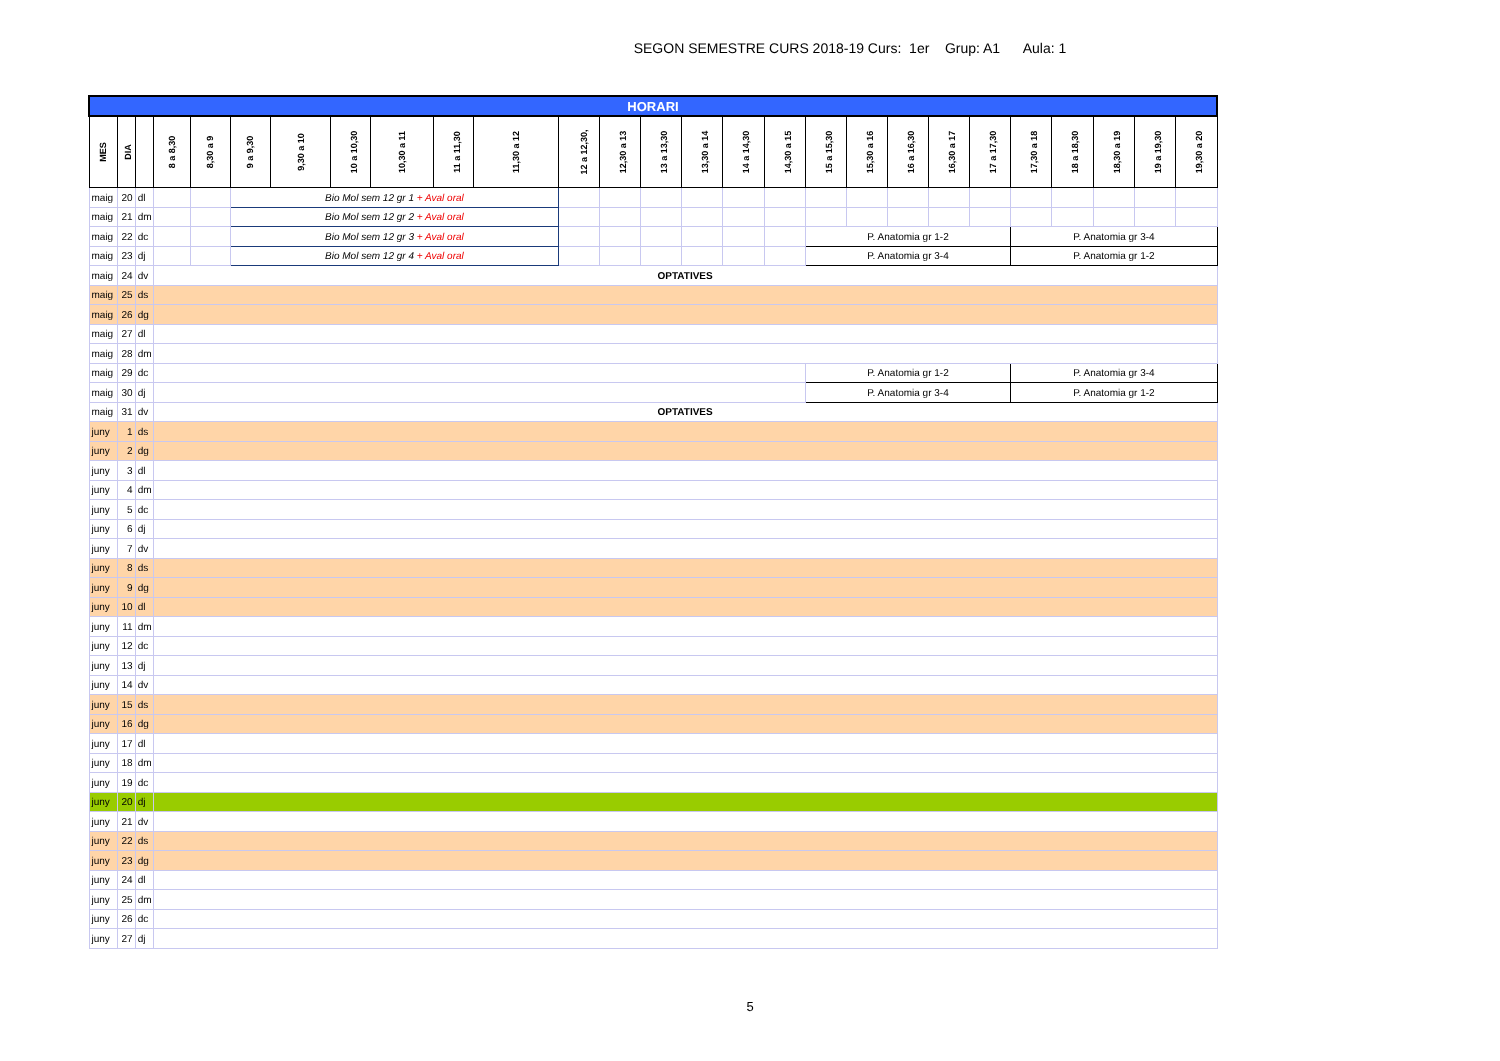SEGON SEMESTRE CURS 2018-19 Curs: 1er Grup: A1 Aula: 1
| HORARI | | | | | | | | | | | | | | | | | | | | | | | | | | |
| MES | DIA | | 8 a 8,30 | 8,30 a 9 | 9 a 9,30 | 9,30 a 10 | 10 a 10,30 | 10,30 a 11 | 11 a 11,30 | 11,30 a 12 | 12 a 12,30, | 12,30 a 13 | 13 a 13,30 | 13,30 a 14 | 14 a 14,30 | 14,30 a 15 | 15 a 15,30 | 15,30 a 16 | 16 a 16,30 | 16,30 a 17 | 17 a 17,30 | 17,30 a 18 | 18 a 18,30 | 18,30 a 19 | 19 a 19,30 | 19,30 a 20 |
| maig | 20 | dl | | | Bio Mol sem 12 gr 1 + Aval oral | | | | | | | | | | | | | | | | | | | | | |
| maig | 21 | dm | | | Bio Mol sem 12 gr 2 + Aval oral | | | | | | | | | | | | | | | | | | | | | |
| maig | 22 | dc | | | Bio Mol sem 12 gr 3 + Aval oral | | | | | | | | | | | | P. Anatomia gr 1-2 | | | | | P. Anatomia gr 3-4 | | | | |
| maig | 23 | dj | | | Bio Mol sem 12 gr 4 + Aval oral | | | | | | | | | | | | P. Anatomia gr 3-4 | | | | | P. Anatomia gr 1-2 | | | | |
| maig | 24 | dv | OPTATIVES | | | | | | | | | | | | | | | | | | | | | | | |
| maig | 25 | ds | | | | | | | | | | | | | | | | | | | | | | | | |
| maig | 26 | dg | | | | | | | | | | | | | | | | | | | | | | | | |
| maig | 27 | dl | | | | | | | | | | | | | | | | | | | | | | | | |
| maig | 28 | dm | | | | | | | | | | | | | | | | | | | | | | | | |
| maig | 29 | dc | | | | | | | | | | | | | | | P. Anatomia gr 1-2 | | | | | P. Anatomia gr 3-4 | | | | |
| maig | 30 | dj | | | | | | | | | | | | | | | P. Anatomia gr 3-4 | | | | | P. Anatomia gr 1-2 | | | | |
| maig | 31 | dv | OPTATIVES | | | | | | | | | | | | | | | | | | | | | | | |
| juny | 1 | ds | | | | | | | | | | | | | | | | | | | | | | | | |
| juny | 2 | dg | | | | | | | | | | | | | | | | | | | | | | | | |
| juny | 3 | dl | | | | | | | | | | | | | | | | | | | | | | | | |
| juny | 4 | dm | | | | | | | | | | | | | | | | | | | | | | | | |
| juny | 5 | dc | | | | | | | | | | | | | | | | | | | | | | | | |
| juny | 6 | dj | | | | | | | | | | | | | | | | | | | | | | | | |
| juny | 7 | dv | | | | | | | | | | | | | | | | | | | | | | | | |
| juny | 8 | ds | | | | | | | | | | | | | | | | | | | | | | | | |
| juny | 9 | dg | | | | | | | | | | | | | | | | | | | | | | | | |
| juny | 10 | dl | | | | | | | | | | | | | | | | | | | | | | | | |
| juny | 11 | dm | | | | | | | | | | | | | | | | | | | | | | | | |
| juny | 12 | dc | | | | | | | | | | | | | | | | | | | | | | | | |
| juny | 13 | dj | | | | | | | | | | | | | | | | | | | | | | | | |
| juny | 14 | dv | | | | | | | | | | | | | | | | | | | | | | | | |
| juny | 15 | ds | | | | | | | | | | | | | | | | | | | | | | | | |
| juny | 16 | dg | | | | | | | | | | | | | | | | | | | | | | | | |
| juny | 17 | dl | | | | | | | | | | | | | | | | | | | | | | | | |
| juny | 18 | dm | | | | | | | | | | | | | | | | | | | | | | | | |
| juny | 19 | dc | | | | | | | | | | | | | | | | | | | | | | | | |
| juny | 20 | dj | | | | | | | | | | | | | | | | | | | | | | | | |
| juny | 21 | dv | | | | | | | | | | | | | | | | | | | | | | | | |
| juny | 22 | ds | | | | | | | | | | | | | | | | | | | | | | | | |
| juny | 23 | dg | | | | | | | | | | | | | | | | | | | | | | | | |
| juny | 24 | dl | | | | | | | | | | | | | | | | | | | | | | | | |
| juny | 25 | dm | | | | | | | | | | | | | | | | | | | | | | | | |
| juny | 26 | dc | | | | | | | | | | | | | | | | | | | | | | | | |
| juny | 27 | dj | | | | | | | | | | | | | | | | | | | | | | | | |
5